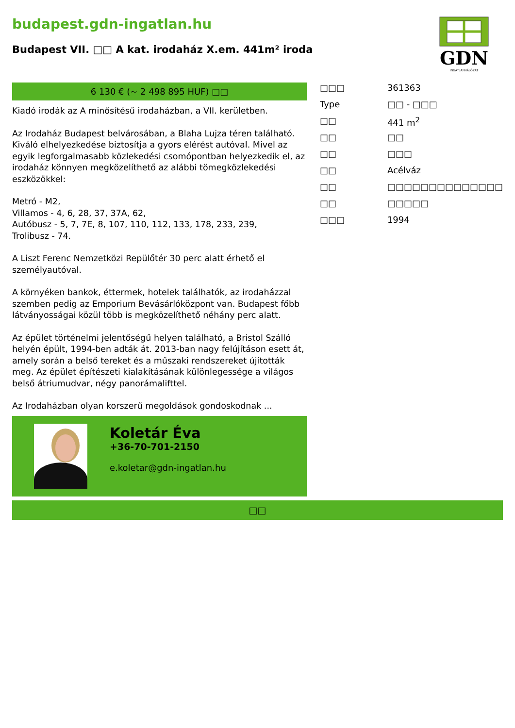budapest.gdn-ingatlan.hu
Budapest VII. □□ A kat. irodaház X.em. 441m² iroda
GDN
INGATLANHÁLÓZAT
6 130 € (~ 2 498 895 HUF) □□
Kiadó irodák az A minősítésű irodaházban, a VII. kerületben.
Az Irodaház Budapest belvárosában, a Blaha Lujza téren található. Kiváló elhelyezkedése biztosítja a gyors elérést autóval. Mivel az egyik legforgalmasabb közlekedési csomópontban helyezkedik el, az irodaház könnyen megközelíthető az alábbi tömegközlekedési eszközökkel:
Metró - M2,
Villamos - 4, 6, 28, 37, 37A, 62,
Autóbusz - 5, 7, 7E, 8, 107, 110, 112, 133, 178, 233, 239,
Trolibusz - 74.
A Liszt Ferenc Nemzetközi Repülőtér 30 perc alatt érhető el személyautóval.
A környéken bankok, éttermek, hotelek találhatók, az irodaházzal szemben pedig az Emporium Bevásárlóközpont van. Budapest főbb látványosságai közül több is megközelíthető néhány perc alatt.
Az épület történelmi jelentőségű helyen található, a Bristol Szálló helyén épült, 1994-ben adták át. 2013-ban nagy felújításon esett át, amely során a belső tereket és a műszaki rendszereket újították meg. Az épület építészeti kialakításának különlegessége a világos belső átriumudvar, négy panorámalifttel.
Az Irodaházban olyan korszerű megoldások gondoskodnak ...
Koletár Éva
+36-70-701-2150
e.koletar@gdn-ingatlan.hu
| □□□ | 361363 |
| Type | □□ - □□□ |
| □□ | 441 m<sup>2</sup> |
| □□ | □□ |
| □□ | □□□ |
| □□ | Acélváz |
| □□ | □□□□□□□□□□□□□□ |
| □□ | □□□□□ |
| □□□ | 1994 |
□□